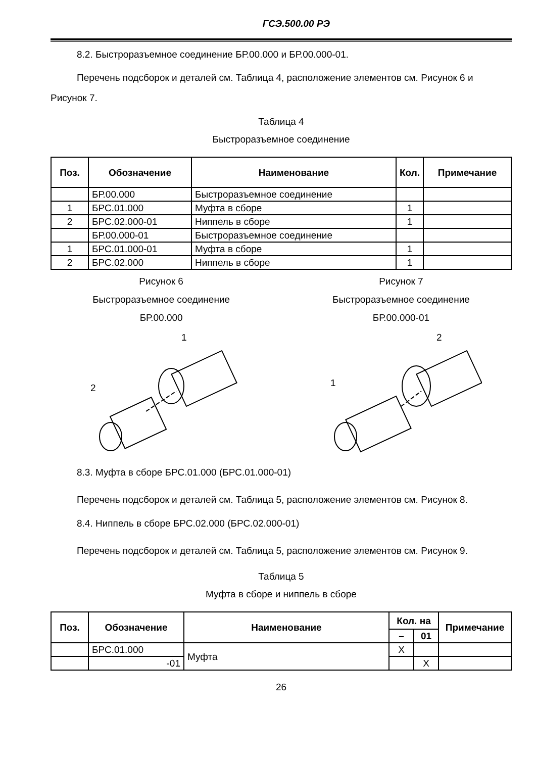ГСЭ.500.00 РЭ
8.2. Быстроразъемное соединение БР.00.000 и БР.00.000-01.
Перечень подсборок и деталей см. Таблица 4, расположение элементов см. Рисунок 6 и Рисунок 7.
Таблица 4
Быстроразъемное соединение
| Поз. | Обозначение | Наименование | Кол. | Примечание |
| --- | --- | --- | --- | --- |
| | БР.00.000 | Быстроразъемное соединение | | |
| 1 | БРС.01.000 | Муфта в сборе | 1 | |
| 2 | БРС.02.000-01 | Ниппель в сборе | 1 | |
| | БР.00.000-01 | Быстроразъемное соединение | | |
| 1 | БРС.01.000-01 | Муфта в сборе | 1 | |
| 2 | БРС.02.000 | Ниппель в сборе | 1 | |
Рисунок 6
Быстроразъемное соединение
БР.00.000
1
2
Рисунок 7
Быстроразъемное соединение
БР.00.000-01
2
1
8.3. Муфта в сборе БРС.01.000 (БРС.01.000-01)
Перечень подсборок и деталей см. Таблица 5, расположение элементов см. Рисунок 8.
8.4. Ниппель в сборе БРС.02.000 (БРС.02.000-01)
Перечень подсборок и деталей см. Таблица 5, расположение элементов см. Рисунок 9.
Таблица 5
Муфта в сборе и ниппель в сборе
| Поз. | Обозначение | Наименование | Кол. на | | Примечание |
| --- | --- | --- | --- | --- | --- |
| | | | – | 01 | |
| | БРС.01.000 | Муфта | Х | | |
| | -01 | | | Х | |
26